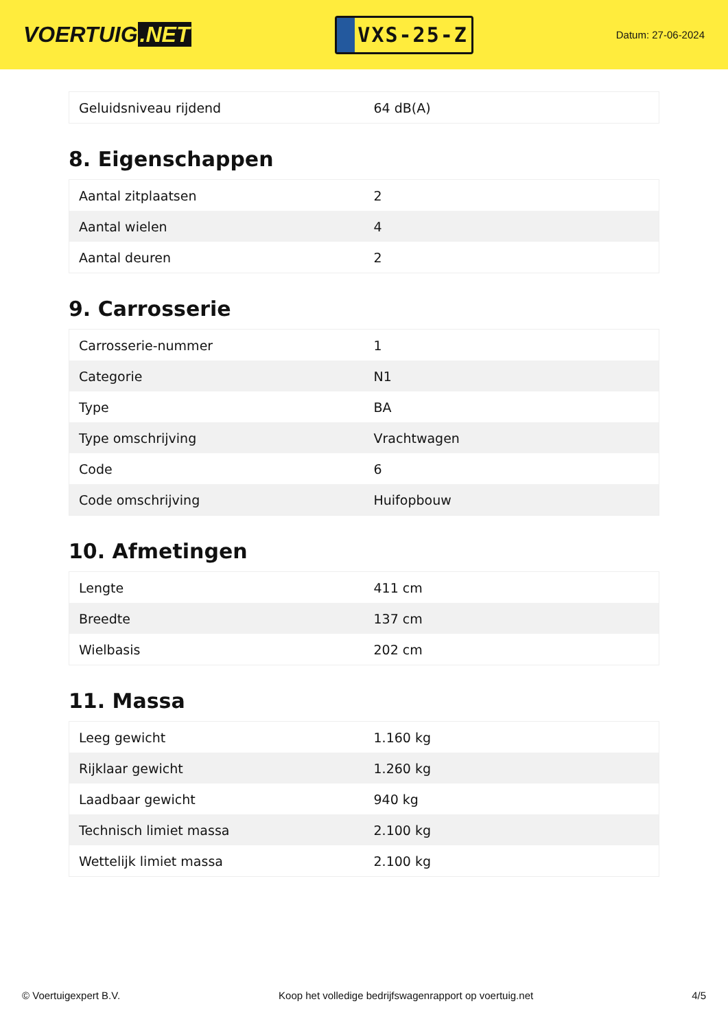VOERTUIG.NET
VXS-25-Z
Datum: 27-06-2024
| Geluidsniveau rijdend | 64 dB(A) |
8. Eigenschappen
| Aantal zitplaatsen | 2 |
| Aantal wielen | 4 |
| Aantal deuren | 2 |
9. Carrosserie
| Carrosserie-nummer | 1 |
| Categorie | N1 |
| Type | BA |
| Type omschrijving | Vrachtwagen |
| Code | 6 |
| Code omschrijving | Huifopbouw |
10. Afmetingen
| Lengte | 411 cm |
| Breedte | 137 cm |
| Wielbasis | 202 cm |
11. Massa
| Leeg gewicht | 1.160 kg |
| Rijklaar gewicht | 1.260 kg |
| Laadbaar gewicht | 940 kg |
| Technisch limiet massa | 2.100 kg |
| Wettelijk limiet massa | 2.100 kg |
© Voertuigexpert B.V. Koop het volledige bedrijfswagenrapport op voertuig.net 4/5